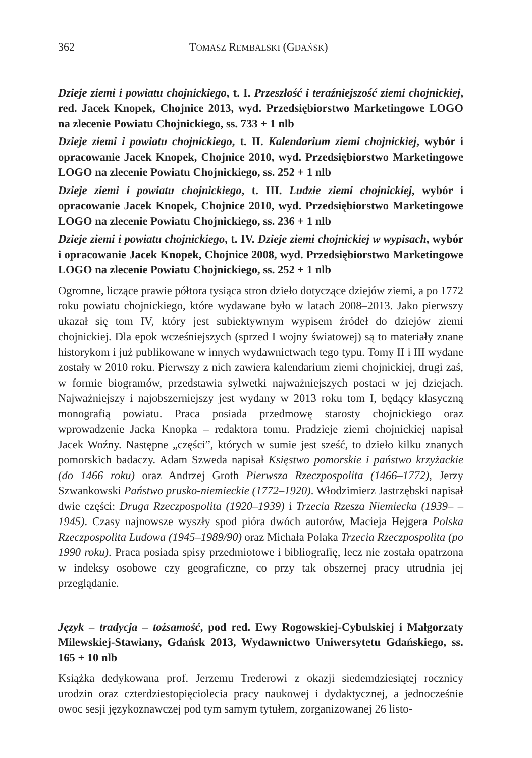362 TOMASZ REMBALSKI (GDAŃSK)
Dzieje ziemi i powiatu chojnickiego, t. I. Przeszłość i teraźniejszość ziemi chojnickiej, red. Jacek Knopek, Chojnice 2013, wyd. Przedsiębiorstwo Marketingowe LOGO na zlecenie Powiatu Chojnickiego, ss. 733 + 1 nlb
Dzieje ziemi i powiatu chojnickiego, t. II. Kalendarium ziemi chojnickiej, wybór i opracowanie Jacek Knopek, Chojnice 2010, wyd. Przedsiębiorstwo Marketingowe LOGO na zlecenie Powiatu Chojnickiego, ss. 252 + 1 nlb
Dzieje ziemi i powiatu chojnickiego, t. III. Ludzie ziemi chojnickiej, wybór i opracowanie Jacek Knopek, Chojnice 2010, wyd. Przedsiębiorstwo Marketingowe LOGO na zlecenie Powiatu Chojnickiego, ss. 236 + 1 nlb
Dzieje ziemi i powiatu chojnickiego, t. IV. Dzieje ziemi chojnickiej w wypisach, wybór i opracowanie Jacek Knopek, Chojnice 2008, wyd. Przedsiębiorstwo Marketingowe LOGO na zlecenie Powiatu Chojnickiego, ss. 252 + 1 nlb
Ogromne, liczące prawie półtora tysiąca stron dzieło dotyczące dziejów ziemi, a po 1772 roku powiatu chojnickiego, które wydawane było w latach 2008–2013. Jako pierwszy ukazał się tom IV, który jest subiektywnym wypisem źródeł do dziejów ziemi chojnickiej. Dla epok wcześniejszych (sprzed I wojny światowej) są to materiały znane historykom i już publikowane w innych wydawnictwach tego typu. Tomy II i III wydane zostały w 2010 roku. Pierwszy z nich zawiera kalendarium ziemi chojnickiej, drugi zaś, w formie biogramów, przedstawia sylwetki najważniejszych postaci w jej dziejach. Najważniejszy i najobszerniejszy jest wydany w 2013 roku tom I, będący klasyczną monografią powiatu. Praca posiada przedmowę starosty chojnickiego oraz wprowadzenie Jacka Knopka – redaktora tomu. Pradzieje ziemi chojnickiej napisał Jacek Woźny. Następne „części”, których w sumie jest sześć, to dzieło kilku znanych pomorskich badaczy. Adam Szweda napisał Księstwo pomorskie i państwo krzyżackie (do 1466 roku) oraz Andrzej Groth Pierwsza Rzeczpospolita (1466–1772), Jerzy Szwankowski Państwo prusko-niemieckie (1772–1920). Włodzimierz Jastrzębski napisał dwie części: Druga Rzeczpospolita (1920–1939) i Trzecia Rzesza Niemiecka (1939– –1945). Czasy najnowsze wyszły spod pióra dwóch autorów, Macieja Hejgera Polska Rzeczpospolita Ludowa (1945–1989/90) oraz Michała Polaka Trzecia Rzeczpospolita (po 1990 roku). Praca posiada spisy przedmiotowe i bibliografię, lecz nie została opatrzona w indeksy osobowe czy geograficzne, co przy tak obszernej pracy utrudnia jej przeglądanie.
Język – tradycja – tożsamość, pod red. Ewy Rogowskiej-Cybulskiej i Małgorzaty Milewskiej-Stawiany, Gdańsk 2013, Wydawnictwo Uniwersytetu Gdańskiego, ss. 165 + 10 nlb
Książka dedykowana prof. Jerzemu Trederowi z okazji siedemdziesiątej rocznicy urodzin oraz czterdziestopięciolecia pracy naukowej i dydaktycznej, a jednocześnie owoc sesji językoznawczej pod tym samym tytułem, zorganizowanej 26 listo-